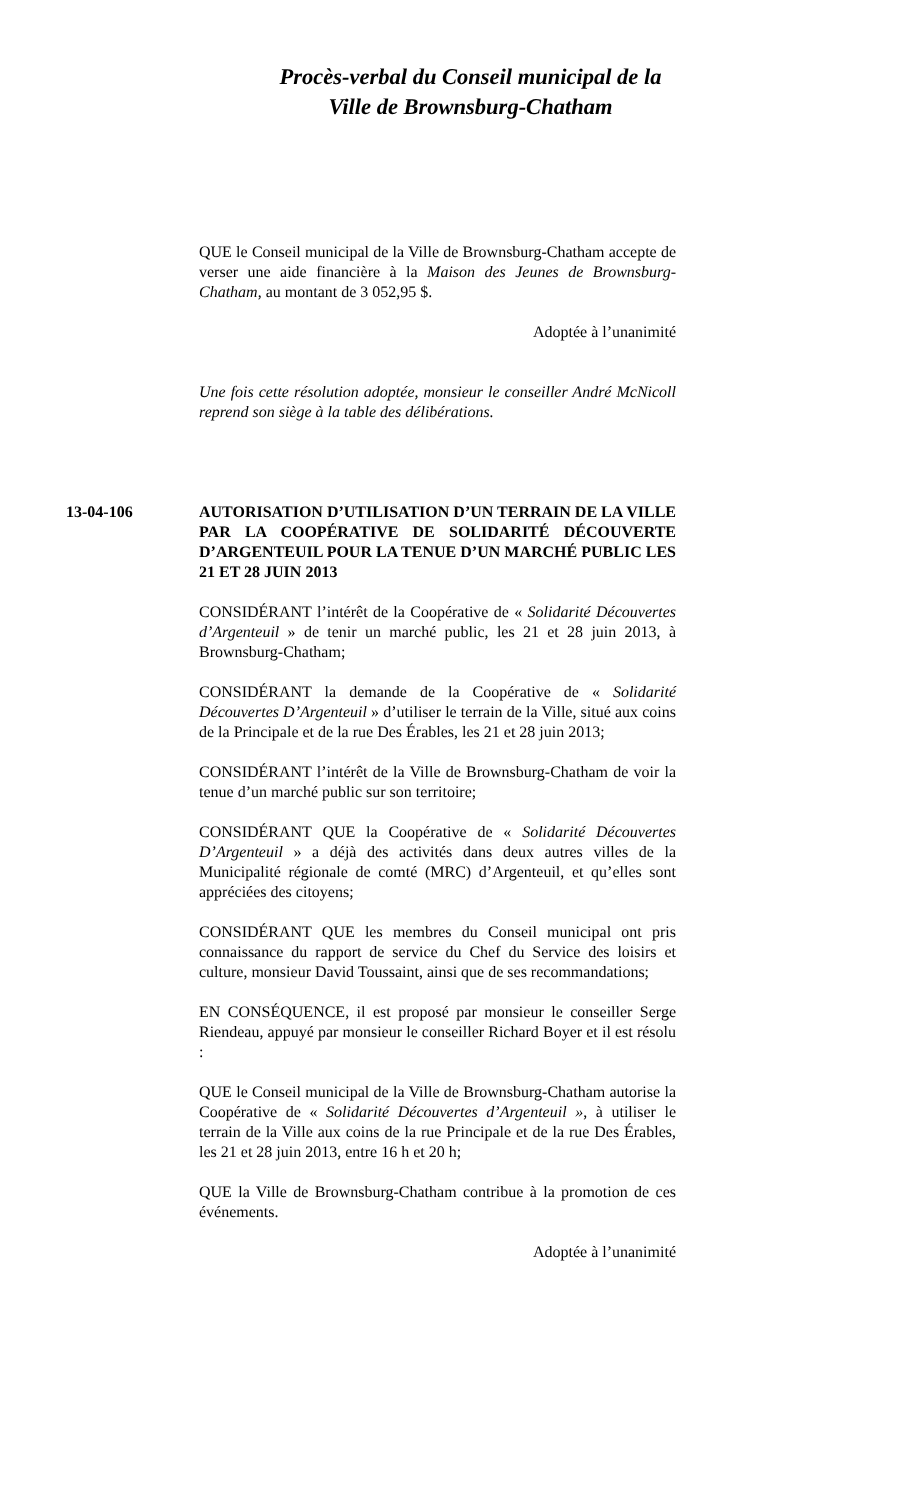Procès-verbal du Conseil municipal de la
Ville de Brownsburg-Chatham
QUE le Conseil municipal de la Ville de Brownsburg-Chatham accepte de verser une aide financière à la Maison des Jeunes de Brownsburg-Chatham, au montant de 3 052,95 $.
Adoptée à l’unanimité
Une fois cette résolution adoptée, monsieur le conseiller André McNicoll reprend son siège à la table des délibérations.
13-04-106 AUTORISATION D’UTILISATION D’UN TERRAIN DE LA VILLE PAR LA COOPÉRATIVE DE SOLIDARITÉ DÉCOUVERTE D’ARGENTEUIL POUR LA TENUE D’UN MARCHÉ PUBLIC LES 21 ET 28 JUIN 2013
CONSIDÉRANT l’intérêt de la Coopérative de « Solidarité Découvertes d’Argenteuil » de tenir un marché public, les 21 et 28 juin 2013, à Brownsburg-Chatham;
CONSIDÉRANT la demande de la Coopérative de « Solidarité Découvertes D’Argenteuil » d’utiliser le terrain de la Ville, situé aux coins de la Principale et de la rue Des Érables, les 21 et 28 juin 2013;
CONSIDÉRANT l’intérêt de la Ville de Brownsburg-Chatham de voir la tenue d’un marché public sur son territoire;
CONSIDÉRANT QUE la Coopérative de « Solidarité Découvertes D’Argenteuil » a déjà des activités dans deux autres villes de la Municipalité régionale de comté (MRC) d’Argenteuil, et qu’elles sont appréciées des citoyens;
CONSIDÉRANT QUE les membres du Conseil municipal ont pris connaissance du rapport de service du Chef du Service des loisirs et culture, monsieur David Toussaint, ainsi que de ses recommandations;
EN CONSÉQUENCE, il est proposé par monsieur le conseiller Serge Riendeau, appuyé par monsieur le conseiller Richard Boyer et il est résolu :
QUE le Conseil municipal de la Ville de Brownsburg-Chatham autorise la Coopérative de « Solidarité Découvertes d’Argenteuil », à utiliser le terrain de la Ville aux coins de la rue Principale et de la rue Des Érables, les 21 et 28 juin 2013, entre 16 h et 20 h;
QUE la Ville de Brownsburg-Chatham contribue à la promotion de ces événements.
Adoptée à l’unanimité